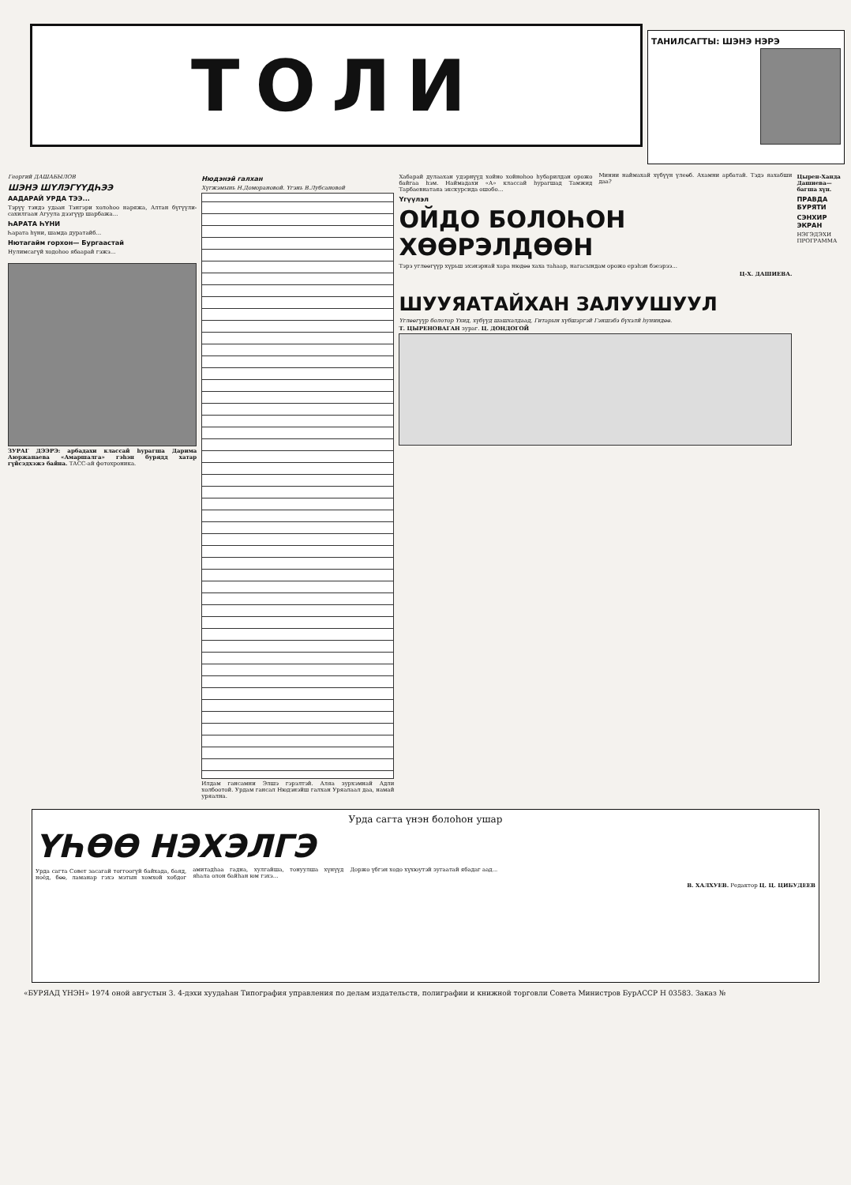ТОЛИ
ТАНИЛСАГТЫ: ШЭНЭ НЭРЭ
Георгий ДАШАБЫЛОВ
ШЭНЭ ШҮЛЭГҮҮДҺЭЭ
ААДАРАЙ УРДА ТЭЭ...
Тэрүү тэндэ удаан Тэнгэри холоһоо наряжа, Алтан бүгүүли-сахилгаан Агуула дээгүүр шарбажа...
ҺАРАТА ҺҮНИ
Һарата һүни, шамда дуратайб...
Нютагайм горхон— Бургаастай
Нулимсагүй ходоһоо ябаарай гэжэ...
ЗУРАГ ДЭЭРЭ: арбадахи классай һурагша Дарима Аюржанаева «Амаршалга» гэһэн бурядд хатар гүйсэдхэжэ байна. ТАСС-ай фотохроника.
Нюдэнэй галхан
Хүгжэмынь Н.Доморановой. Үгэнь В.Лубсановой
Илдам гансамни Элшэ гэрэлтэй. Аляа зурхэмнай Адли холбоотой. Урдам гансал Нюдэнэйш галхан Уряалаал даа, намай уряална.
Хабарай дулаахан удэрнүүд хойно хойноһоо һубарилдан орожо байгаа һэм. Наймадахи «А» классай һурагшад Тамжид Тарбаевнатаяа экскурсида ошобо...
Минии наймахай хүбүүн үлеөб. Ахамни арбатай. Тэдэ яахабши даа?
Үгүүлэл
ОЙДО БОЛОҺОН ХӨӨРЭЛДӨӨН
Тэрэ углөөгүүр хүрьш эхэнэрнай хара нюдөө хаха таһаар, нагасындам орожо ерэһэн бэеэрээ...
Ц-Х. ДАШИЕВА.
ШУУЯАТАЙХАН ЗАЛУУШУУЛ
Үглөөгүүр болотор Үхид, хүбүүд шашхалдаад, Гитарын хүбшэргэй Гэншэбэ бүхэлй һуниндөө.
Т. ЦЫРЕНОВАГАН зураг. Ц. ДОНДОГОЙ
Цырен-Ханда Дашиева—багша хүн.
ПРАВДА БУРЯТИ
СЭНХИР ЭКРАН
НЭГЭДЭХИ ПРОГРАММА
Урда сагта үнэн болоһон ушар
ҮҺӨӨ НЭХЭЛГЭ
Урда сагта Совет засагай тоггоогүй байхада, баяд, ноёд, бөө, ламанар гэхэ мэтын хомхой хобдог амитадһаа гадна, хулгайша, тонуулша хүнүүд яһала олон байһан юм гэхэ...
Доржо үбгэн ходо хүхюутэй зугаатай ябадаг аад...
В. ХАЛХУЕВ. Редактор Ц. Ц. ЦИБУДЕЕВ
«БУРЯАД ҮНЭН» 1974 оной августын 3. 4-дэхи хуудаһан Типография управления по делам издательств, полиграфии и книжной торговли Совета Министров БурАССР Н 03583. Заказ №